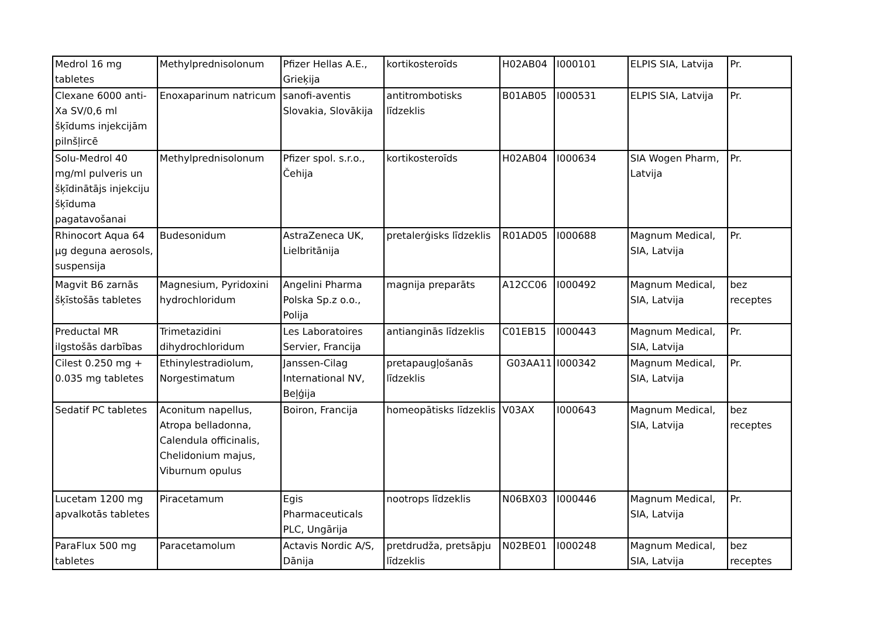| Medrol 16 mg tabletes | Methylprednisolonum | Pfizer Hellas A.E., Grieķija | kortikosteroīds | H02AB04 | I000101 | ELPIS SIA, Latvija | Pr. |
| Clexane 6000 anti-Xa SV/0,6 ml šķīdums injekcijām pilnšļircē | Enoxaparinum natricum | sanofi-aventis Slovakia, Slovākija | antitrombotisks līdzeklis | B01AB05 | I000531 | ELPIS SIA, Latvija | Pr. |
| Solu-Medrol 40 mg/ml pulveris un šķīdinātājs injekciju šķīduma pagatavošanai | Methylprednisolonum | Pfizer spol. s.r.o., Čehija | kortikosteroīds | H02AB04 | I000634 | SIA Wogen Pharm, Latvija | Pr. |
| Rhinocort Aqua 64 µg deguna aerosols, suspensija | Budesonidum | AstraZeneca UK, Lielbritānija | pretalerģisks līdzeklis | R01AD05 | I000688 | Magnum Medical, SIA, Latvija | Pr. |
| Magvit B6 zarnās šķīstošās tabletes | Magnesium, Pyridoxini hydrochloridum | Angelini Pharma Polska Sp.z o.o., Polija | magnija preparāts | A12CC06 | I000492 | Magnum Medical, SIA, Latvija | bez receptes |
| Preductal MR ilgstošās darbības | Trimetazidini dihydrochloridum | Les Laboratoires Servier, Francija | antianginās līdzeklis | C01EB15 | I000443 | Magnum Medical, SIA, Latvija | Pr. |
| Cilest 0.250 mg + 0.035 mg tabletes | Ethinylestradiolum, Norgestimatum | Janssen-Cilag International NV, Beļģija | pretapaugļošanās līdzeklis | G03AA11 | I000342 | Magnum Medical, SIA, Latvija | Pr. |
| Sedatif PC tabletes | Aconitum napellus, Atropa belladonna, Calendula officinalis, Chelidonium majus, Viburnum opulus | Boiron, Francija | homeopātisks līdzeklis | V03AX | I000643 | Magnum Medical, SIA, Latvija | bez receptes |
| Lucetam 1200 mg apvalkotās tabletes | Piracetamum | Egis Pharmaceuticals PLC, Ungārija | nootrops līdzeklis | N06BX03 | I000446 | Magnum Medical, SIA, Latvija | Pr. |
| ParaFlux 500 mg tabletes | Paracetamolum | Actavis Nordic A/S, Dānija | pretdrudža, pretsāpju līdzeklis | N02BE01 | I000248 | Magnum Medical, SIA, Latvija | bez receptes |